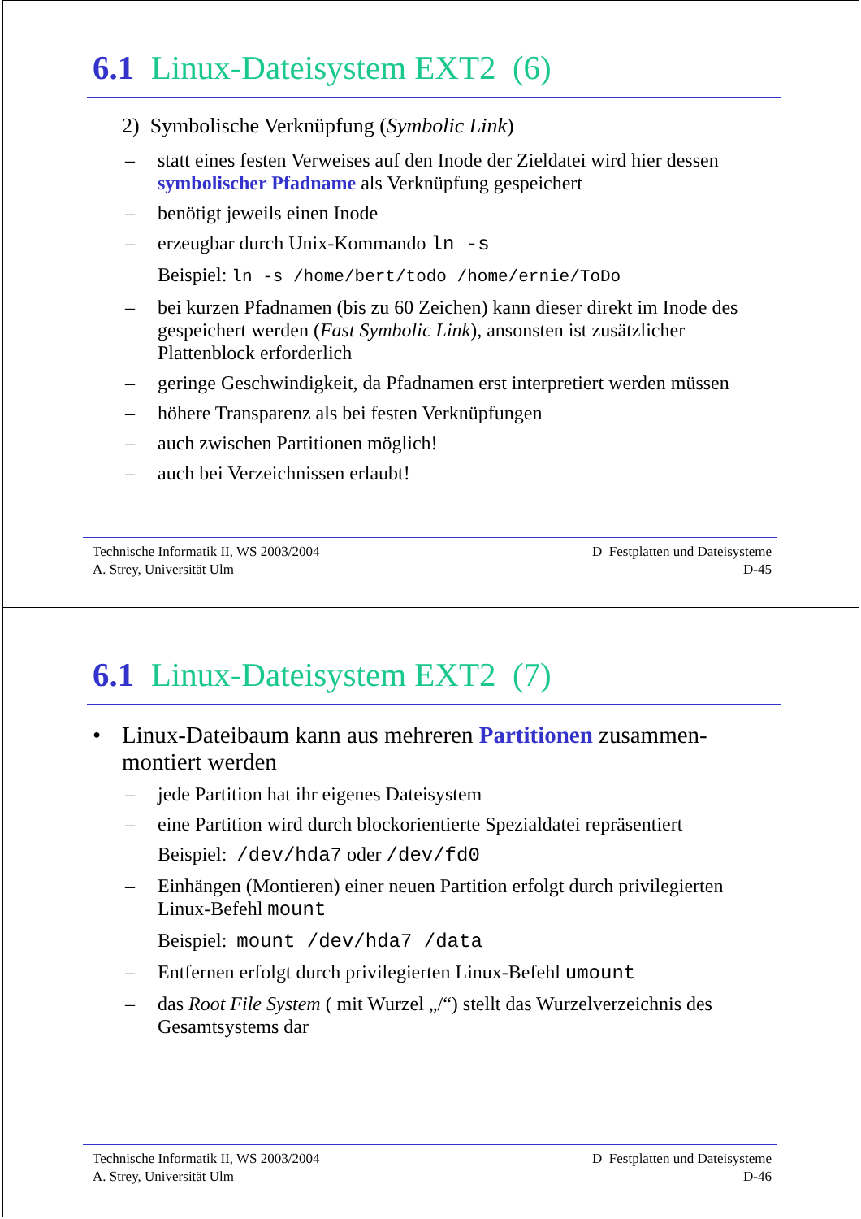6.1 Linux-Dateisystem EXT2 (6)
2) Symbolische Verknüpfung (Symbolic Link)
– statt eines festen Verweises auf den Inode der Zieldatei wird hier dessen symbolischer Pfadname als Verknüpfung gespeichert
– benötigt jeweils einen Inode
– erzeugbar durch Unix-Kommando ln -s
Beispiel: ln -s /home/bert/todo /home/ernie/ToDo
– bei kurzen Pfadnamen (bis zu 60 Zeichen) kann dieser direkt im Inode des gespeichert werden (Fast Symbolic Link), ansonsten ist zusätzlicher Plattenblock erforderlich
– geringe Geschwindigkeit, da Pfadnamen erst interpretiert werden müssen
– höhere Transparenz als bei festen Verknüpfungen
– auch zwischen Partitionen möglich!
– auch bei Verzeichnissen erlaubt!
Technische Informatik II, WS 2003/2004
A. Strey, Universität Ulm
D Festplatten und Dateisysteme
D-45
6.1 Linux-Dateisystem EXT2 (7)
• Linux-Dateibaum kann aus mehreren Partitionen zusammen-montiert werden
– jede Partition hat ihr eigenes Dateisystem
– eine Partition wird durch blockorientierte Spezialdatei repräsentiert
Beispiel: /dev/hda7 oder /dev/fd0
– Einhängen (Montieren) einer neuen Partition erfolgt durch privilegierten Linux-Befehl mount
Beispiel: mount /dev/hda7 /data
– Entfernen erfolgt durch privilegierten Linux-Befehl umount
– das Root File System ( mit Wurzel „/“) stellt das Wurzelverzeichnis des Gesamtsystems dar
Technische Informatik II, WS 2003/2004
A. Strey, Universität Ulm
D Festplatten und Dateisysteme
D-46